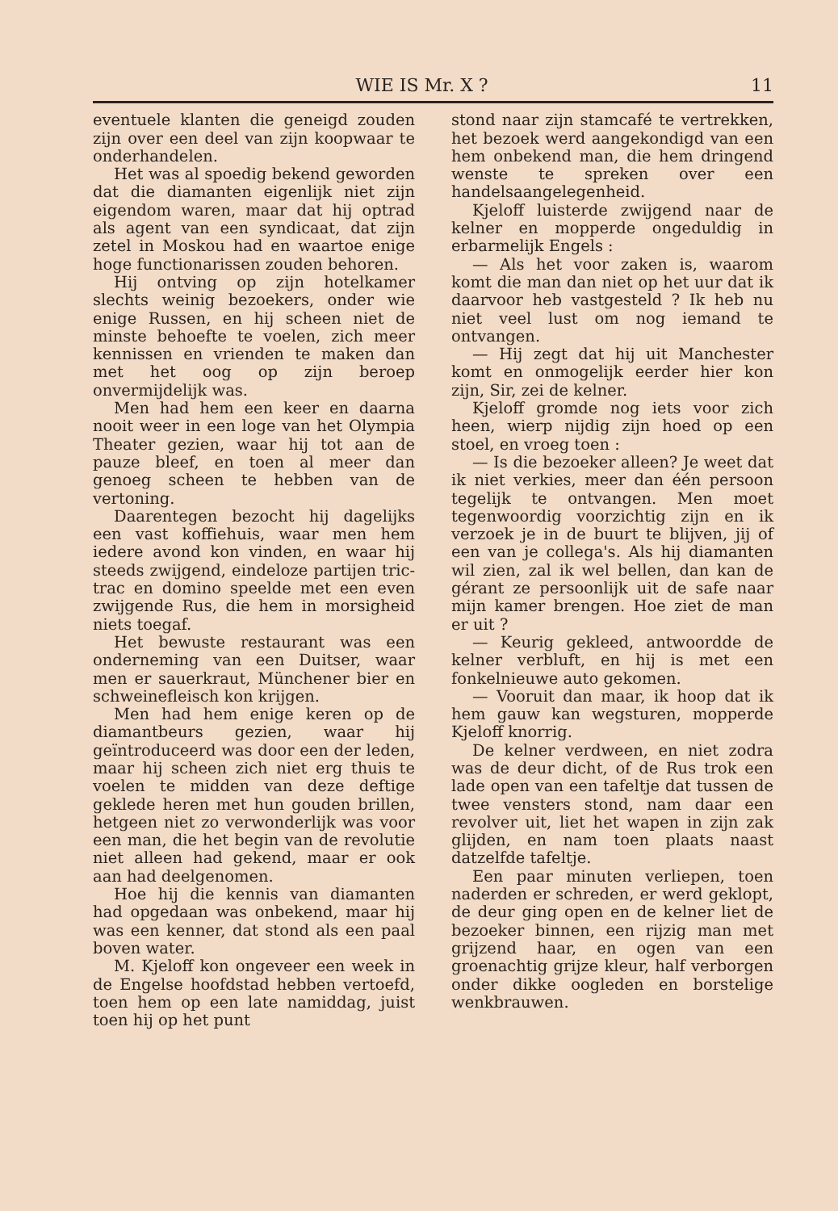WIE IS Mr. X ? 11
eventuele klanten die geneigd zouden zijn over een deel van zijn koopwaar te onderhandelen.
Het was al spoedig bekend geworden dat die diamanten eigenlijk niet zijn eigendom waren, maar dat hij optrad als agent van een syndicaat, dat zijn zetel in Moskou had en waartoe enige hoge functionarissen zouden behoren.
Hij ontving op zijn hotelkamer slechts weinig bezoekers, onder wie enige Russen, en hij scheen niet de minste behoefte te voelen, zich meer kennissen en vrienden te maken dan met het oog op zijn beroep onvermijdelijk was.
Men had hem een keer en daarna nooit weer in een loge van het Olympia Theater gezien, waar hij tot aan de pauze bleef, en toen al meer dan genoeg scheen te hebben van de vertoning.
Daarentegen bezocht hij dagelijks een vast koffiehuis, waar men hem iedere avond kon vinden, en waar hij steeds zwijgend, eindeloze partijen tric-trac en domino speelde met een even zwijgende Rus, die hem in morsigheid niets toegaf.
Het bewuste restaurant was een onderneming van een Duitser, waar men er sauerkraut, Münchener bier en schweinefleisch kon krijgen.
Men had hem enige keren op de diamantbeurs gezien, waar hij geïntroduceerd was door een der leden, maar hij scheen zich niet erg thuis te voelen te midden van deze deftige geklede heren met hun gouden brillen, hetgeen niet zo verwonderlijk was voor een man, die het begin van de revolutie niet alleen had gekend, maar er ook aan had deelgenomen.
Hoe hij die kennis van diamanten had opgedaan was onbekend, maar hij was een kenner, dat stond als een paal boven water.
M. Kjeloff kon ongeveer een week in de Engelse hoofdstad hebben vertoefd, toen hem op een late namiddag, juist toen hij op het punt
stond naar zijn stamcafé te vertrekken, het bezoek werd aangekondigd van een hem onbekend man, die hem dringend wenste te spreken over een handelsaangelegenheid.
Kjeloff luisterde zwijgend naar de kelner en mopperde ongeduldig in erbarmelijk Engels :
— Als het voor zaken is, waarom komt die man dan niet op het uur dat ik daarvoor heb vastgesteld ? Ik heb nu niet veel lust om nog iemand te ontvangen.
— Hij zegt dat hij uit Manchester komt en onmogelijk eerder hier kon zijn, Sir, zei de kelner.
Kjeloff gromde nog iets voor zich heen, wierp nijdig zijn hoed op een stoel, en vroeg toen :
— Is die bezoeker alleen? Je weet dat ik niet verkies, meer dan één persoon tegelijk te ontvangen. Men moet tegenwoordig voorzichtig zijn en ik verzoek je in de buurt te blijven, jij of een van je collega's. Als hij diamanten wil zien, zal ik wel bellen, dan kan de gérant ze persoonlijk uit de safe naar mijn kamer brengen. Hoe ziet de man er uit ?
— Keurig gekleed, antwoordde de kelner verbluft, en hij is met een fonkelnieuwe auto gekomen.
— Vooruit dan maar, ik hoop dat ik hem gauw kan wegsturen, mopperde Kjeloff knorrig.
De kelner verdween, en niet zodra was de deur dicht, of de Rus trok een lade open van een tafeltje dat tussen de twee vensters stond, nam daar een revolver uit, liet het wapen in zijn zak glijden, en nam toen plaats naast datzelfde tafeltje.
Een paar minuten verliepen, toen naderden er schreden, er werd geklopt, de deur ging open en de kelner liet de bezoeker binnen, een rijzig man met grijzend haar, en ogen van een groenachtig grijze kleur, half verborgen onder dikke oogleden en borstelige wenkbrauwen.